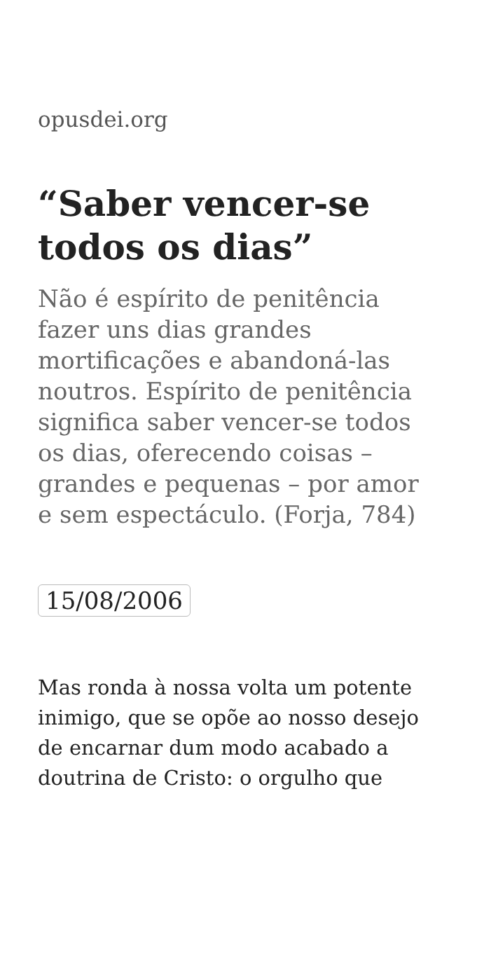opusdei.org
“Saber vencer-se todos os dias”
Não é espírito de penitência fazer uns dias grandes mortificações e abandoná-las noutros. Espírito de penitência significa saber vencer-se todos os dias, oferecendo coisas – grandes e pequenas – por amor e sem espectáculo. (Forja, 784)
15/08/2006
Mas ronda à nossa volta um potente inimigo, que se opõe ao nosso desejo de encarnar dum modo acabado a doutrina de Cristo: o orgulho que